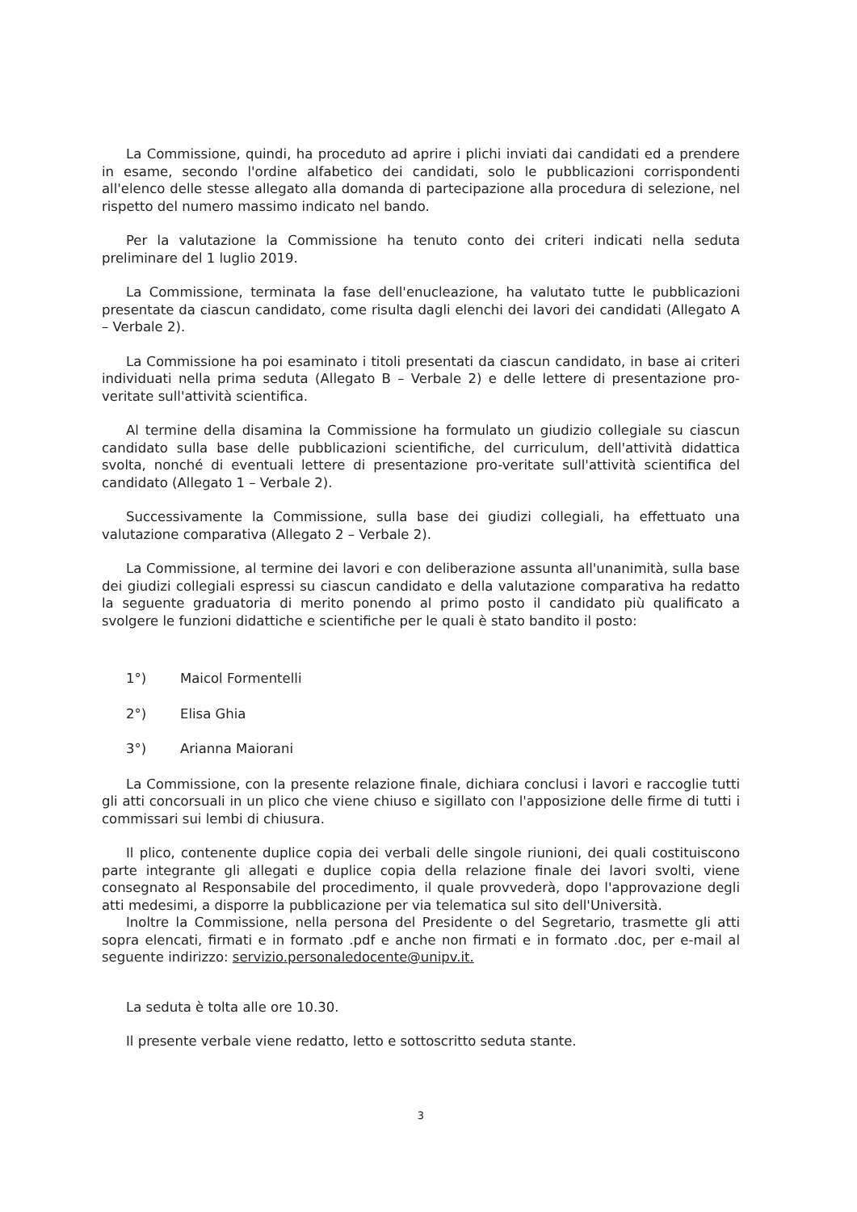La Commissione, quindi, ha proceduto ad aprire i plichi inviati dai candidati ed a prendere in esame, secondo l'ordine alfabetico dei candidati, solo le pubblicazioni corrispondenti all'elenco delle stesse allegato alla domanda di partecipazione alla procedura di selezione, nel rispetto del numero massimo indicato nel bando.
Per la valutazione la Commissione ha tenuto conto dei criteri indicati nella seduta preliminare del 1 luglio 2019.
La Commissione, terminata la fase dell'enucleazione, ha valutato tutte le pubblicazioni presentate da ciascun candidato, come risulta dagli elenchi dei lavori dei candidati (Allegato A – Verbale 2).
La Commissione ha poi esaminato i titoli presentati da ciascun candidato, in base ai criteri individuati nella prima seduta (Allegato B – Verbale 2) e delle lettere di presentazione pro-veritate sull'attività scientifica.
Al termine della disamina la Commissione ha formulato un giudizio collegiale su ciascun candidato sulla base delle pubblicazioni scientifiche, del curriculum, dell'attività didattica svolta, nonché di eventuali lettere di presentazione pro-veritate sull'attività scientifica del candidato (Allegato 1 – Verbale 2).
Successivamente la Commissione, sulla base dei giudizi collegiali, ha effettuato una valutazione comparativa (Allegato 2 – Verbale 2).
La Commissione, al termine dei lavori e con deliberazione assunta all'unanimità, sulla base dei giudizi collegiali espressi su ciascun candidato e della valutazione comparativa ha redatto la seguente graduatoria di merito ponendo al primo posto il candidato più qualificato a svolgere le funzioni didattiche e scientifiche per le quali è stato bandito il posto:
1°) Maicol Formentelli
2°) Elisa Ghia
3°) Arianna Maiorani
La Commissione, con la presente relazione finale, dichiara conclusi i lavori e raccoglie tutti gli atti concorsuali in un plico che viene chiuso e sigillato con l'apposizione delle firme di tutti i commissari sui lembi di chiusura.
Il plico, contenente duplice copia dei verbali delle singole riunioni, dei quali costituiscono parte integrante gli allegati e duplice copia della relazione finale dei lavori svolti, viene consegnato al Responsabile del procedimento, il quale provvederà, dopo l'approvazione degli atti medesimi, a disporre la pubblicazione per via telematica sul sito dell'Università.
Inoltre la Commissione, nella persona del Presidente o del Segretario, trasmette gli atti sopra elencati, firmati e in formato .pdf e anche non firmati e in formato .doc, per e-mail al seguente indirizzo: servizio.personaledocente@unipv.it.
La seduta è tolta alle ore 10.30.
Il presente verbale viene redatto, letto e sottoscritto seduta stante.
3